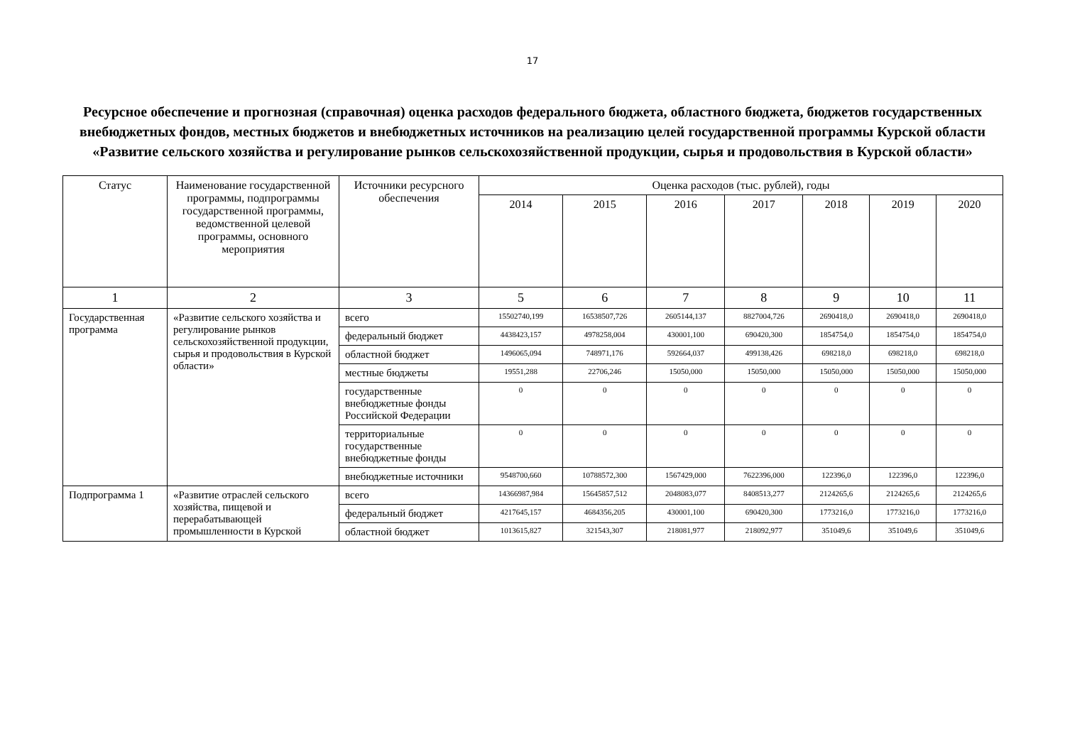17
Ресурсное обеспечение и прогнозная (справочная) оценка расходов федерального бюджета, областного бюджета, бюджетов государственных внебюджетных фондов, местных бюджетов и внебюджетных источников на реализацию целей государственной программы Курской области «Развитие сельского хозяйства и регулирование рынков сельскохозяйственной продукции, сырья и продовольствия в Курской области»
| Статус | Наименование государственной программы, подпрограммы государственной программы, ведомственной целевой программы, основного мероприятия | Источники ресурсного обеспечения | Оценка расходов (тыс. рублей), годы | | | | | | |
| --- | --- | --- | --- | --- | --- | --- | --- | --- | --- |
| | | | 2014 | 2015 | 2016 | 2017 | 2018 | 2019 | 2020 |
| 1 | 2 | 3 | 5 | 6 | 7 | 8 | 9 | 10 | 11 |
| Государственная программа | «Развитие сельского хозяйства и регулирование рынков сельскохозяйственной продукции, сырья и продовольствия в Курской области» | всего | 15502740,199 | 16538507,726 | 2605144,137 | 8827004,726 | 2690418,0 | 2690418,0 | 2690418,0 |
| | | федеральный бюджет | 4438423,157 | 4978258,004 | 430001,100 | 690420,300 | 1854754,0 | 1854754,0 | 1854754,0 |
| | | областной бюджет | 1496065,094 | 748971,176 | 592664,037 | 499138,426 | 698218,0 | 698218,0 | 698218,0 |
| | | местные бюджеты | 19551,288 | 22706,246 | 15050,000 | 15050,000 | 15050,000 | 15050,000 | 15050,000 |
| | | государственные внебюджетные фонды Российской Федерации | 0 | 0 | 0 | 0 | 0 | 0 | 0 |
| | | территориальные государственные внебюджетные фонды | 0 | 0 | 0 | 0 | 0 | 0 | 0 |
| | | внебюджетные источники | 9548700,660 | 10788572,300 | 1567429,000 | 7622396,000 | 122396,0 | 122396,0 | 122396,0 |
| Подпрограмма 1 | «Развитие отраслей сельского хозяйства, пищевой и перерабатывающей промышленности в Курской | всего | 14366987,984 | 15645857,512 | 2048083,077 | 8408513,277 | 2124265,6 | 2124265,6 | 2124265,6 |
| | | федеральный бюджет | 4217645,157 | 4684356,205 | 430001,100 | 690420,300 | 1773216,0 | 1773216,0 | 1773216,0 |
| | | областной бюджет | 1013615,827 | 321543,307 | 218081,977 | 218092,977 | 351049,6 | 351049,6 | 351049,6 |